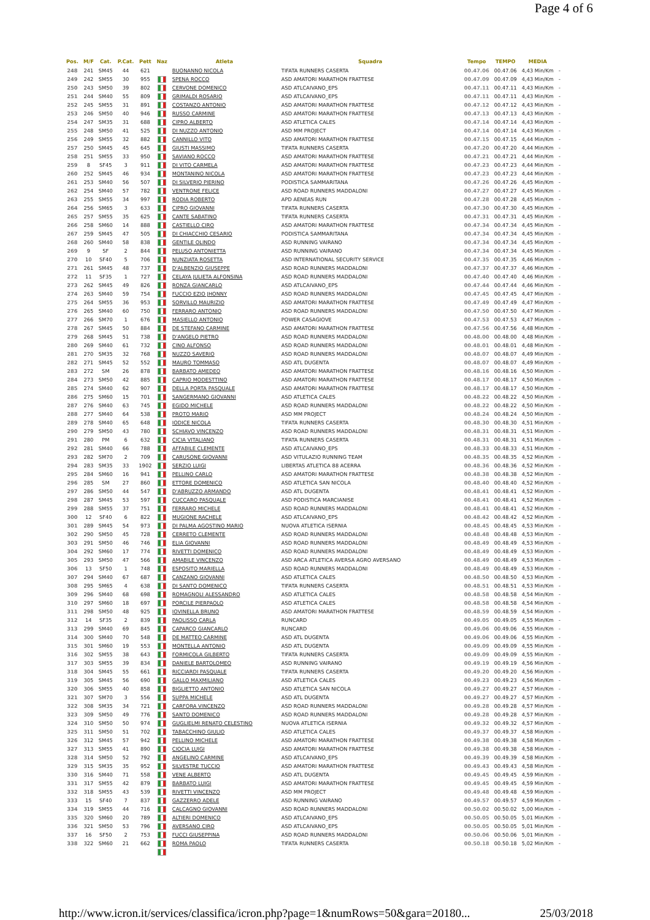Page 4 of 6
| Pos. | M/F | Cat. | P.Cat. | Pett | Naz | Atleta | Squadra | Tempo | TEMPO | MEDIA | |
| --- | --- | --- | --- | --- | --- | --- | --- | --- | --- | --- | --- |
| 248 | 241 | SM45 | 44 | 621 | | BUONANNO NICOLA | TIFATA RUNNERS CASERTA | 00.47.06 | 00.47.06 | 4,43 Min/Km | - |
| 249 | 242 | SM55 | 30 | 955 | | SPENA ROCCO | ASD AMATORI MARATHON FRATTESE | 00.47.09 | 00.47.09 | 4,43 Min/Km | - |
| 250 | 243 | SM50 | 39 | 802 | | CERVONE DOMENICO | ASD ATLCAIVANO_EPS | 00.47.11 | 00.47.11 | 4,43 Min/Km | - |
| 251 | 244 | SM40 | 55 | 809 | | GRIMALDI ROSARIO | ASD ATLCAIVANO_EPS | 00.47.11 | 00.47.11 | 4,43 Min/Km | - |
| 252 | 245 | SM55 | 31 | 891 | | COSTANZO ANTONIO | ASD AMATORI MARATHON FRATTESE | 00.47.12 | 00.47.12 | 4,43 Min/Km | - |
| 253 | 246 | SM50 | 40 | 946 | | RUSSO CARMINE | ASD AMATORI MARATHON FRATTESE | 00.47.13 | 00.47.13 | 4,43 Min/Km | - |
| 254 | 247 | SM35 | 31 | 688 | | CIPRO ALBERTO | ASD ATLETICA CALES | 00.47.14 | 00.47.14 | 4,43 Min/Km | - |
| 255 | 248 | SM50 | 41 | 525 | | DI NUZZO ANTONIO | ASD MM PROJECT | 00.47.14 | 00.47.14 | 4,43 Min/Km | - |
| 256 | 249 | SM55 | 32 | 882 | | CANNILLO VITO | ASD AMATORI MARATHON FRATTESE | 00.47.15 | 00.47.15 | 4,44 Min/Km | - |
| 257 | 250 | SM45 | 45 | 645 | | GIUSTI MASSIMO | TIFATA RUNNERS CASERTA | 00.47.20 | 00.47.20 | 4,44 Min/Km | - |
| 258 | 251 | SM55 | 33 | 950 | | SAVIANO ROCCO | ASD AMATORI MARATHON FRATTESE | 00.47.21 | 00.47.21 | 4,44 Min/Km | - |
| 259 | 8 | SF45 | 3 | 911 | | DI VITO CARMELA | ASD AMATORI MARATHON FRATTESE | 00.47.23 | 00.47.23 | 4,44 Min/Km | - |
| 260 | 252 | SM45 | 46 | 934 | | MONTANINO NICOLA | ASD AMATORI MARATHON FRATTESE | 00.47.23 | 00.47.23 | 4,44 Min/Km | - |
| 261 | 253 | SM40 | 56 | 507 | | DI SILVERIO PIERINO | PODISTICA SAMMARITANA | 00.47.26 | 00.47.26 | 4,45 Min/Km | - |
| 262 | 254 | SM40 | 57 | 782 | | VENTRONE FELICE | ASD ROAD RUNNERS MADDALONI | 00.47.27 | 00.47.27 | 4,45 Min/Km | - |
| 263 | 255 | SM55 | 34 | 997 | | RODIA ROBERTO | APD AENEAS RUN | 00.47.28 | 00.47.28 | 4,45 Min/Km | - |
| 264 | 256 | SM65 | 3 | 633 | | CIPRO GIOVANNI | TIFATA RUNNERS CASERTA | 00.47.30 | 00.47.30 | 4,45 Min/Km | - |
| 265 | 257 | SM55 | 35 | 625 | | CANTE SABATINO | TIFATA RUNNERS CASERTA | 00.47.31 | 00.47.31 | 4,45 Min/Km | - |
| 266 | 258 | SM60 | 14 | 888 | | CASTIELLO CIRO | ASD AMATORI MARATHON FRATTESE | 00.47.34 | 00.47.34 | 4,45 Min/Km | - |
| 267 | 259 | SM45 | 47 | 505 | | DI CHIACCHIO CESARIO | PODISTICA SAMMARITANA | 00.47.34 | 00.47.34 | 4,45 Min/Km | - |
| 268 | 260 | SM40 | 58 | 838 | | GENTILE OLINDO | ASD RUNNING VAIRANO | 00.47.34 | 00.47.34 | 4,45 Min/Km | - |
| 269 | 9 | SF | 2 | 844 | | PELUSO ANTONIETTA | ASD RUNNING VAIRANO | 00.47.34 | 00.47.34 | 4,45 Min/Km | - |
| 270 | 10 | SF40 | 5 | 706 | | NUNZIATA ROSETTA | ASD INTERNATIONAL SECURITY SERVICE | 00.47.35 | 00.47.35 | 4,46 Min/Km | - |
| 271 | 261 | SM45 | 48 | 737 | | D'ALBENZIO GIUSEPPE | ASD ROAD RUNNERS MADDALONI | 00.47.37 | 00.47.37 | 4,46 Min/Km | - |
| 272 | 11 | SF35 | 1 | 727 | | CELAYA JULIETA ALFONSINA | ASD ROAD RUNNERS MADDALONI | 00.47.40 | 00.47.40 | 4,46 Min/Km | - |
| 273 | 262 | SM45 | 49 | 826 | | RONZA GIANCARLO | ASD ATLCAIVANO_EPS | 00.47.44 | 00.47.44 | 4,46 Min/Km | - |
| 274 | 263 | SM40 | 59 | 754 | | FUCCIO EZIO JHONNY | ASD ROAD RUNNERS MADDALONI | 00.47.45 | 00.47.45 | 4,47 Min/Km | - |
| 275 | 264 | SM55 | 36 | 953 | | SORVILLO MAURIZIO | ASD AMATORI MARATHON FRATTESE | 00.47.49 | 00.47.49 | 4,47 Min/Km | - |
| 276 | 265 | SM40 | 60 | 750 | | FERRARO ANTONIO | ASD ROAD RUNNERS MADDALONI | 00.47.50 | 00.47.50 | 4,47 Min/Km | - |
| 277 | 266 | SM70 | 1 | 676 | | MASIELLO ANTONIO | POWER CASAGIOVE | 00.47.53 | 00.47.53 | 4,47 Min/Km | - |
| 278 | 267 | SM45 | 50 | 884 | | DE STEFANO CARMINE | ASD AMATORI MARATHON FRATTESE | 00.47.56 | 00.47.56 | 4,48 Min/Km | - |
| 279 | 268 | SM45 | 51 | 738 | | D'ANGELO PIETRO | ASD ROAD RUNNERS MADDALONI | 00.48.00 | 00.48.00 | 4,48 Min/Km | - |
| 280 | 269 | SM40 | 61 | 732 | | CINO ALFONSO | ASD ROAD RUNNERS MADDALONI | 00.48.01 | 00.48.01 | 4,48 Min/Km | - |
| 281 | 270 | SM35 | 32 | 768 | | NUZZO SAVERIO | ASD ROAD RUNNERS MADDALONI | 00.48.07 | 00.48.07 | 4,49 Min/Km | - |
| 282 | 271 | SM45 | 52 | 552 | | MAURO TOMMASO | ASD ATL DUGENTA | 00.48.07 | 00.48.07 | 4,49 Min/Km | - |
| 283 | 272 | SM | 26 | 878 | | BARBATO AMEDEO | ASD AMATORI MARATHON FRATTESE | 00.48.16 | 00.48.16 | 4,50 Min/Km | - |
| 284 | 273 | SM50 | 42 | 885 | | CAPRIO MODESTTINO | ASD AMATORI MARATHON FRATTESE | 00.48.17 | 00.48.17 | 4,50 Min/Km | - |
| 285 | 274 | SM40 | 62 | 907 | | DELLA PORTA PASQUALE | ASD AMATORI MARATHON FRATTESE | 00.48.17 | 00.48.17 | 4,50 Min/Km | - |
| 286 | 275 | SM60 | 15 | 701 | | SANGERMANO GIOVANNI | ASD ATLETICA CALES | 00.48.22 | 00.48.22 | 4,50 Min/Km | - |
| 287 | 276 | SM40 | 63 | 745 | | EGIDO MICHELE | ASD ROAD RUNNERS MADDALONI | 00.48.22 | 00.48.22 | 4,50 Min/Km | - |
| 288 | 277 | SM40 | 64 | 538 | | PROTO MARIO | ASD MM PROJECT | 00.48.24 | 00.48.24 | 4,50 Min/Km | - |
| 289 | 278 | SM40 | 65 | 648 | | IODICE NICOLA | TIFATA RUNNERS CASERTA | 00.48.30 | 00.48.30 | 4,51 Min/Km | - |
| 290 | 279 | SM50 | 43 | 780 | | SCHIAVO VINCENZO | ASD ROAD RUNNERS MADDALONI | 00.48.31 | 00.48.31 | 4,51 Min/Km | - |
| 291 | 280 | PM | 6 | 632 | | CICIA VITALIANO | TIFATA RUNNERS CASERTA | 00.48.31 | 00.48.31 | 4,51 Min/Km | - |
| 292 | 281 | SM40 | 66 | 788 | | AFFABILE CLEMENTE | ASD ATLCAIVANO_EPS | 00.48.33 | 00.48.33 | 4,51 Min/Km | - |
| 293 | 282 | SM70 | 2 | 709 | | CARUSONE GIOVANNI | ASD VITULAZIO RUNNING TEAM | 00.48.35 | 00.48.35 | 4,52 Min/Km | - |
| 294 | 283 | SM35 | 33 | 1902 | | SERZIO LUIGI | LIBERTAS ATLETICA 88 ACERRA | 00.48.36 | 00.48.36 | 4,52 Min/Km | - |
| 295 | 284 | SM60 | 16 | 941 | | PELLINO CARLO | ASD AMATORI MARATHON FRATTESE | 00.48.38 | 00.48.38 | 4,52 Min/Km | - |
| 296 | 285 | SM | 27 | 860 | | ETTORE DOMENICO | ASD ATLETICA SAN NICOLA | 00.48.40 | 00.48.40 | 4,52 Min/Km | - |
| 297 | 286 | SM50 | 44 | 547 | | D'ABRUZZO ARMANDO | ASD ATL DUGENTA | 00.48.41 | 00.48.41 | 4,52 Min/Km | - |
| 298 | 287 | SM45 | 53 | 597 | | CUCCARO PASQUALE | ASD PODISTICA MARCIANISE | 00.48.41 | 00.48.41 | 4,52 Min/Km | - |
| 299 | 288 | SM55 | 37 | 751 | | FERRARO MICHELE | ASD ROAD RUNNERS MADDALONI | 00.48.41 | 00.48.41 | 4,52 Min/Km | - |
| 300 | 12 | SF40 | 6 | 822 | | MUGIONE RACHELE | ASD ATLCAIVANO_EPS | 00.48.42 | 00.48.42 | 4,52 Min/Km | - |
| 301 | 289 | SM45 | 54 | 973 | | DI PALMA AGOSTINO MARIO | NUOVA ATLETICA ISERNIA | 00.48.45 | 00.48.45 | 4,53 Min/Km | - |
| 302 | 290 | SM50 | 45 | 728 | | CERRETO CLEMENTE | ASD ROAD RUNNERS MADDALONI | 00.48.48 | 00.48.48 | 4,53 Min/Km | - |
| 303 | 291 | SM50 | 46 | 746 | | ELIA GIOVANNI | ASD ROAD RUNNERS MADDALONI | 00.48.49 | 00.48.49 | 4,53 Min/Km | - |
| 304 | 292 | SM60 | 17 | 774 | | RIVETTI DOMENICO | ASD ROAD RUNNERS MADDALONI | 00.48.49 | 00.48.49 | 4,53 Min/Km | - |
| 305 | 293 | SM50 | 47 | 566 | | AMABILE VINCENZO | ASD ARCA ATLETICA AVERSA AGRO AVERSANO | 00.48.49 | 00.48.49 | 4,53 Min/Km | - |
| 306 | 13 | SF50 | 1 | 748 | | ESPOSITO MARIELLA | ASD ROAD RUNNERS MADDALONI | 00.48.49 | 00.48.49 | 4,53 Min/Km | - |
| 307 | 294 | SM40 | 67 | 687 | | CANZANO GIOVANNI | ASD ATLETICA CALES | 00.48.50 | 00.48.50 | 4,53 Min/Km | - |
| 308 | 295 | SM65 | 4 | 638 | | DI SANTO DOMENICO | TIFATA RUNNERS CASERTA | 00.48.51 | 00.48.51 | 4,53 Min/Km | - |
| 309 | 296 | SM40 | 68 | 698 | | ROMAGNOLI ALESSANDRO | ASD ATLETICA CALES | 00.48.58 | 00.48.58 | 4,54 Min/Km | - |
| 310 | 297 | SM60 | 18 | 697 | | PORCILE PIERPAOLO | ASD ATLETICA CALES | 00.48.58 | 00.48.58 | 4,54 Min/Km | - |
| 311 | 298 | SM50 | 48 | 925 | | IOVINELLA BRUNO | ASD AMATORI MARATHON FRATTESE | 00.48.59 | 00.48.59 | 4,54 Min/Km | - |
| 312 | 14 | SF35 | 2 | 839 | | PAOLISSO CARLA | RUNCARD | 00.49.05 | 00.49.05 | 4,55 Min/Km | - |
| 313 | 299 | SM40 | 69 | 845 | | CAPARCO GIANCARLO | RUNCARD | 00.49.06 | 00.49.06 | 4,55 Min/Km | - |
| 314 | 300 | SM40 | 70 | 548 | | DE MATTEO CARMINE | ASD ATL DUGENTA | 00.49.06 | 00.49.06 | 4,55 Min/Km | - |
| 315 | 301 | SM60 | 19 | 553 | | MONTELLA ANTONIO | ASD ATL DUGENTA | 00.49.09 | 00.49.09 | 4,55 Min/Km | - |
| 316 | 302 | SM55 | 38 | 643 | | FORMICOLA GILBERTO | TIFATA RUNNERS CASERTA | 00.49.09 | 00.49.09 | 4,55 Min/Km | - |
| 317 | 303 | SM55 | 39 | 834 | | DANIELE BARTOLOMEO | ASD RUNNING VAIRANO | 00.49.19 | 00.49.19 | 4,56 Min/Km | - |
| 318 | 304 | SM45 | 55 | 661 | | RICCIARDI PASQUALE | TIFATA RUNNERS CASERTA | 00.49.20 | 00.49.20 | 4,56 Min/Km | - |
| 319 | 305 | SM45 | 56 | 690 | | GALLO MAXMILIANO | ASD ATLETICA CALES | 00.49.23 | 00.49.23 | 4,56 Min/Km | - |
| 320 | 306 | SM55 | 40 | 858 | | BIGLIETTO ANTONIO | ASD ATLETICA SAN NICOLA | 00.49.27 | 00.49.27 | 4,57 Min/Km | - |
| 321 | 307 | SM70 | 3 | 556 | | SUPPA MICHELE | ASD ATL DUGENTA | 00.49.27 | 00.49.27 | 4,57 Min/Km | - |
| 322 | 308 | SM35 | 34 | 721 | | CARFORA VINCENZO | ASD ROAD RUNNERS MADDALONI | 00.49.28 | 00.49.28 | 4,57 Min/Km | - |
| 323 | 309 | SM50 | 49 | 776 | | SANTO DOMENICO | ASD ROAD RUNNERS MADDALONI | 00.49.28 | 00.49.28 | 4,57 Min/Km | - |
| 324 | 310 | SM50 | 50 | 974 | | GUGLIELMI RENATO CELESTINO | NUOVA ATLETICA ISERNIA | 00.49.32 | 00.49.32 | 4,57 Min/Km | - |
| 325 | 311 | SM50 | 51 | 702 | | TABACCHINO GIULIO | ASD ATLETICA CALES | 00.49.37 | 00.49.37 | 4,58 Min/Km | - |
| 326 | 312 | SM45 | 57 | 942 | | PELLINO MICHELE | ASD AMATORI MARATHON FRATTESE | 00.49.38 | 00.49.38 | 4,58 Min/Km | - |
| 327 | 313 | SM55 | 41 | 890 | | CIOCIA LUIGI | ASD AMATORI MARATHON FRATTESE | 00.49.38 | 00.49.38 | 4,58 Min/Km | - |
| 328 | 314 | SM50 | 52 | 792 | | ANGELINO CARMINE | ASD ATLCAIVANO_EPS | 00.49.39 | 00.49.39 | 4,58 Min/Km | - |
| 329 | 315 | SM35 | 35 | 952 | | SILVESTRE TUCCIO | ASD AMATORI MARATHON FRATTESE | 00.49.43 | 00.49.43 | 4,58 Min/Km | - |
| 330 | 316 | SM40 | 71 | 558 | | VENE ALBERTO | ASD ATL DUGENTA | 00.49.45 | 00.49.45 | 4,59 Min/Km | - |
| 331 | 317 | SM55 | 42 | 879 | | BARBATO LUIGI | ASD AMATORI MARATHON FRATTESE | 00.49.45 | 00.49.45 | 4,59 Min/Km | - |
| 332 | 318 | SM55 | 43 | 539 | | RIVETTI VINCENZO | ASD MM PROJECT | 00.49.48 | 00.49.48 | 4,59 Min/Km | - |
| 333 | 15 | SF40 | 7 | 837 | | GAZZERRO ADELE | ASD RUNNING VAIRANO | 00.49.57 | 00.49.57 | 4,59 Min/Km | - |
| 334 | 319 | SM55 | 44 | 716 | | CALCAGNO GIOVANNI | ASD ROAD RUNNERS MADDALONI | 00.50.02 | 00.50.02 | 5,00 Min/Km | - |
| 335 | 320 | SM60 | 20 | 789 | | ALTIERI DOMENICO | ASD ATLCAIVANO_EPS | 00.50.05 | 00.50.05 | 5,01 Min/Km | - |
| 336 | 321 | SM50 | 53 | 796 | | AVERSANO CIRO | ASD ATLCAIVANO_EPS | 00.50.05 | 00.50.05 | 5,01 Min/Km | - |
| 337 | 16 | SF50 | 2 | 753 | | FUCCI GIUSEPPINA | ASD ROAD RUNNERS MADDALONI | 00.50.06 | 00.50.06 | 5,01 Min/Km | - |
| 338 | 322 | SM60 | 21 | 662 | | ROMA PAOLO | TIFATA RUNNERS CASERTA | 00.50.18 | 00.50.18 | 5,02 Min/Km | - |
http://www.icron.it/services/classifica/icron.php?page=1&numRows=50&gara=20180... 25/03/2018